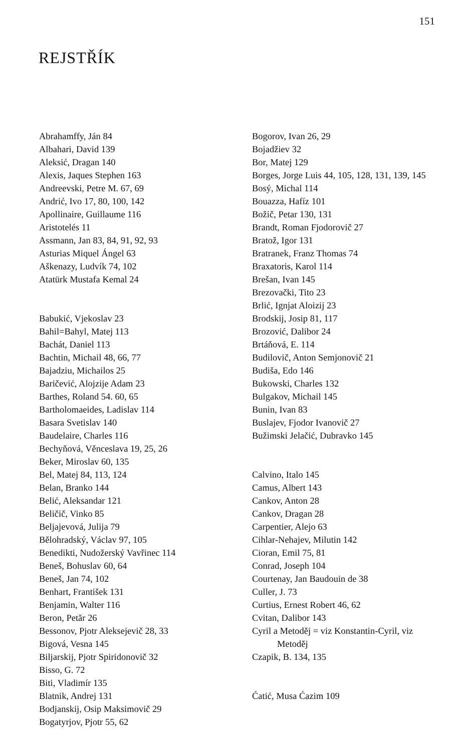151
REJSTŘÍK
Abrahamffy, Ján 84
Albahari, David 139
Aleksić, Dragan 140
Alexis, Jaques Stephen 163
Andreevski, Petre M. 67, 69
Andrić, Ivo 17, 80, 100, 142
Apollinaire, Guillaume 116
Aristotelés 11
Assmann, Jan 83, 84, 91, 92, 93
Asturias Miquel Ángel 63
Aškenazy, Ludvík 74, 102
Atatürk Mustafa Kemal 24
Babukić, Vjekoslav 23
Bahil=Bahyl, Matej 113
Bachát, Daniel 113
Bachtin, Michail 48, 66, 77
Bajadziu, Michailos 25
Baričević, Alojzije Adam 23
Barthes, Roland 54. 60, 65
Bartholomaeides, Ladislav 114
Basara Svetislav 140
Baudelaire, Charles 116
Bechyňová, Věnceslava 19, 25, 26
Beker, Miroslav 60, 135
Bel, Matej 84, 113, 124
Belan, Branko 144
Belić, Aleksandar 121
Beličič, Vinko 85
Beljajevová, Julija 79
Bělohradský, Václav 97, 105
Benedikti, Nudožerský Vavřinec 114
Beneš, Bohuslav 60, 64
Beneš, Jan 74, 102
Benhart, František 131
Benjamin, Walter 116
Beron, Petăr 26
Bessonov, Pjotr Aleksejevič 28, 33
Bigová, Vesna 145
Biljarskij, Pjotr Spiridonovič 32
Bisso, G. 72
Biti, Vladimír 135
Blatnik, Andrej 131
Bodjanskij, Osip Maksimovič 29
Bogatyrjov, Pjotr 55, 62
Bogorov, Ivan 26, 29
Bojadžiev 32
Bor, Matej 129
Borges, Jorge Luis 44, 105, 128, 131, 139, 145
Bosý, Michal 114
Bouazza, Hafíz 101
Božič, Petar 130, 131
Brandt, Roman Fjodorovič 27
Bratož, Igor 131
Bratranek, Franz Thomas 74
Braxatoris, Karol 114
Brešan, Ivan 145
Brezovački, Tito 23
Brlić, Ignjat Aloizij 23
Brodskij, Josip 81, 117
Brozović, Dalibor 24
Brtáňová, E. 114
Budilovič, Anton Semjonovič 21
Budiša, Edo 146
Bukowski, Charles 132
Bulgakov, Michail 145
Bunin, Ivan 83
Buslajev, Fjodor Ivanovič 27
Bužimski Jelačić, Dubravko 145
Calvino, Italo 145
Camus, Albert 143
Cankov, Anton 28
Cankov, Dragan 28
Carpentier, Alejo 63
Cihlar-Nehajev, Milutin 142
Cioran, Emil 75, 81
Conrad, Joseph 104
Courtenay, Jan Baudouin de 38
Culler, J. 73
Curtius, Ernest Robert 46, 62
Cvitan, Dalibor 143
Cyril a Metoděj = viz Konstantin-Cyril, viz
Metoděj
Czapik, B. 134, 135
Ćatić, Musa Ćazim 109